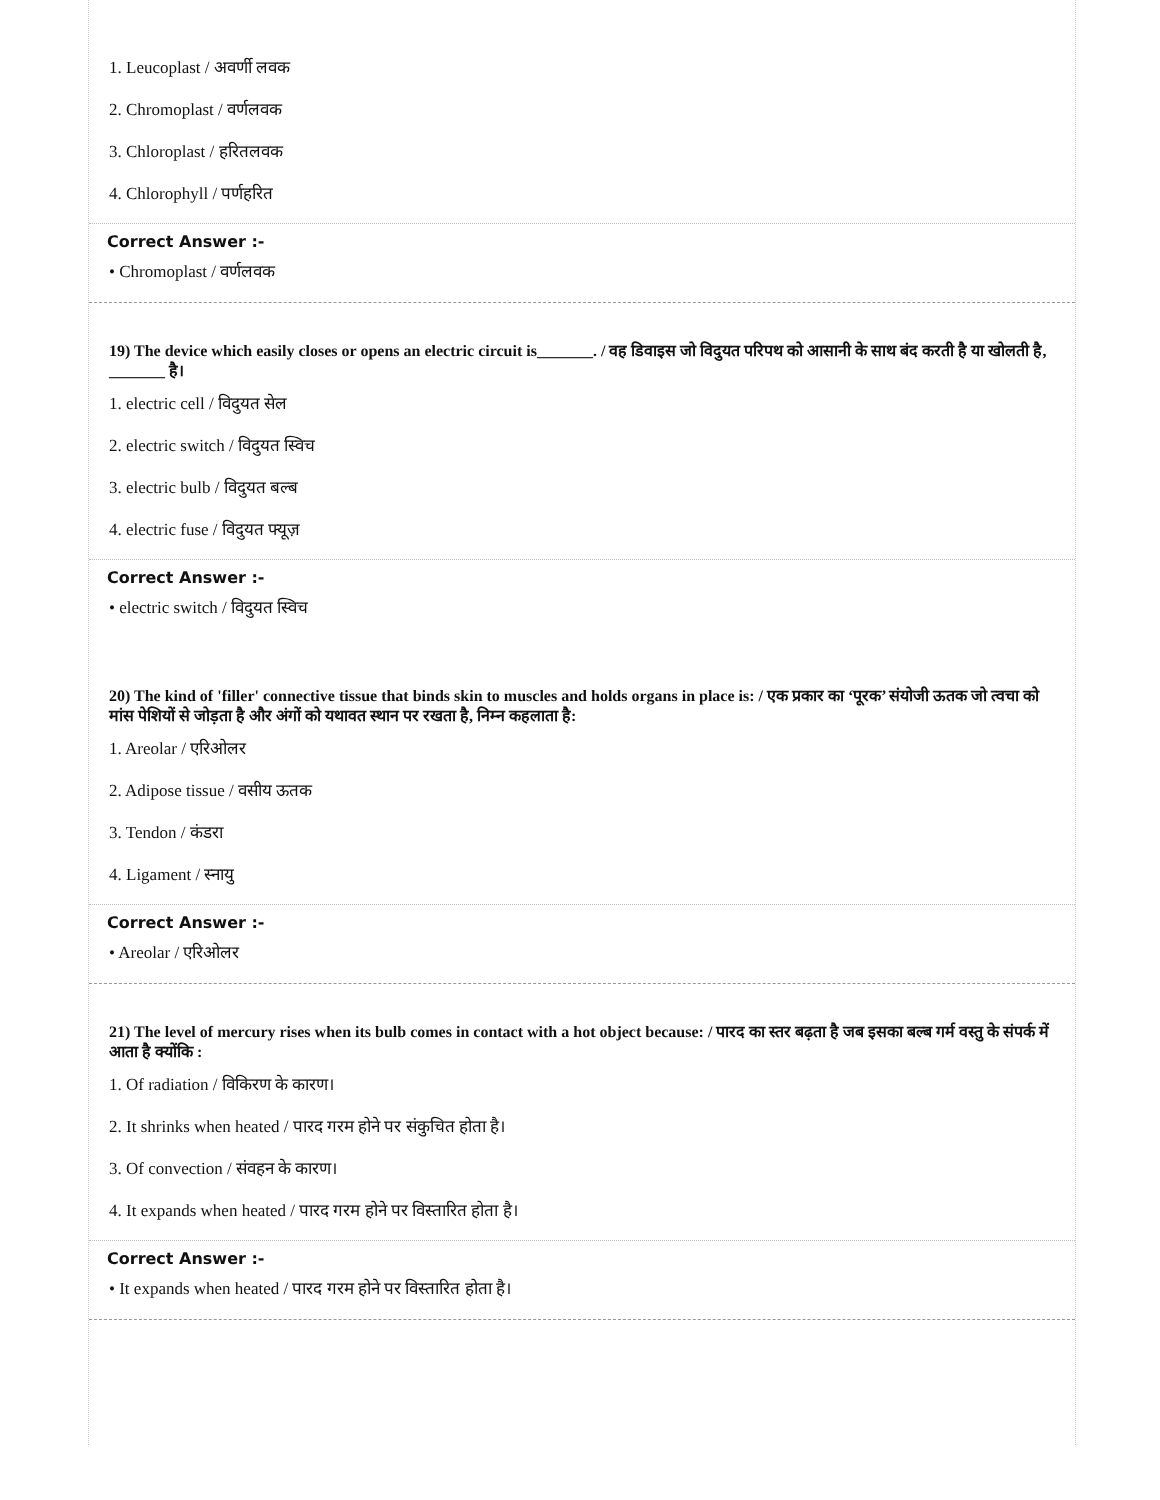1. Leucoplast / अवर्णी लवक
2. Chromoplast / वर्णलवक
3. Chloroplast / हरितलवक
4. Chlorophyll / पर्णहरित
Correct Answer :-
• Chromoplast / वर्णलवक
19) The device which easily closes or opens an electric circuit is_______. / वह डिवाइस जो विदुयत परिपथ को आसानी के साथ बंद करती है या खोलती है, _______ है।
1. electric cell / विदुयत सेल
2. electric switch / विदुयत स्विच
3. electric bulb / विदुयत बल्ब
4. electric fuse / विदुयत फ्यूज़
Correct Answer :-
• electric switch / विदुयत स्विच
20) The kind of 'filler' connective tissue that binds skin to muscles and holds organs in place is: / एक प्रकार का ‘पूरक’ संयोजी ऊतक जो त्वचा को मांस पेशियों से जोड़ता है और अंगों को यथावत स्थान पर रखता है, निम्न कहलाता है:
1. Areolar / एरिओलर
2. Adipose tissue / वसीय ऊतक
3. Tendon / कंडरा
4. Ligament / स्नायु
Correct Answer :-
• Areolar / एरिओलर
21) The level of mercury rises when its bulb comes in contact with a hot object because: / पारद का स्तर बढ़ता है जब इसका बल्ब गर्म वस्तु के संपर्क में आता है क्योंकि :
1. Of radiation / विकिरण के कारण।
2. It shrinks when heated / पारद गरम होने पर संकुचित होता है।
3. Of convection / संवहन के कारण।
4. It expands when heated / पारद गरम होने पर विस्तारित होता है।
Correct Answer :-
• It expands when heated / पारद गरम होने पर विस्तारित होता है।